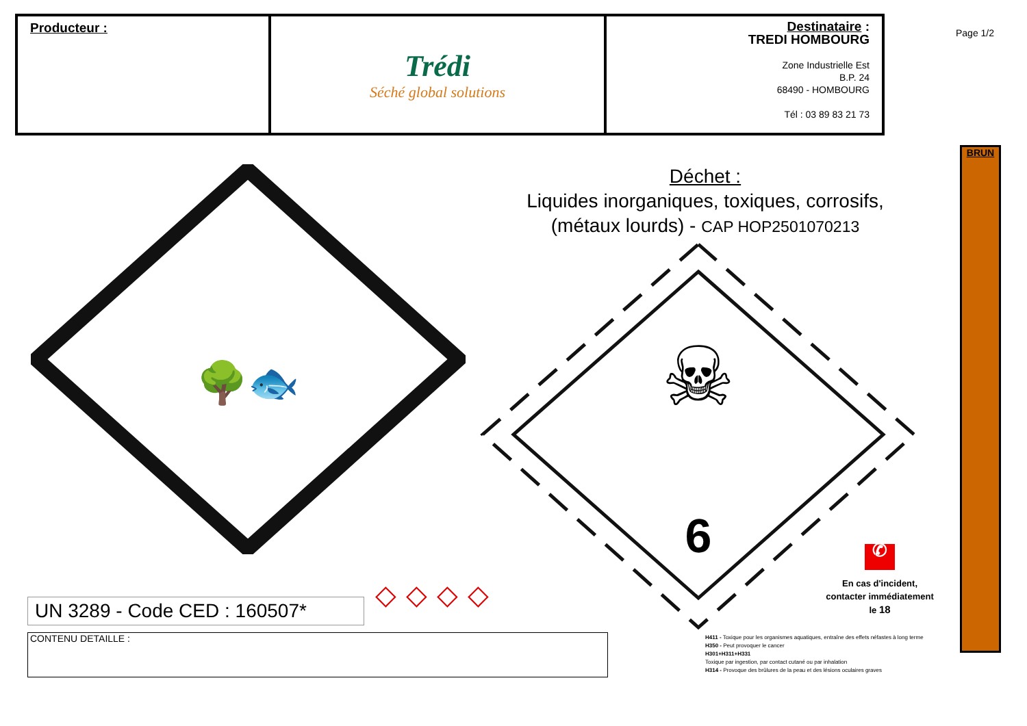| Producteur : | Trédi Séché global solutions | Destinataire : TREDI HOMBOURG Zone Industrielle Est B.P. 24 68490 - HOMBOURG Tél : 03 89 83 21 73 |
Page 1/2
BRUN
Déchet :
Liquides inorganiques, toxiques, corrosifs,
(métaux lourds) - CAP HOP2501070213
🌳🐟
☠
6
UN 3289 - Code CED : 160507*
◇◇◇◇
✆
En cas d'incident, contacter immédiatement le 18
CONTENU DETAILLE :
H411 - Toxique pour les organismes aquatiques, entraîne des effets néfastes à long terme
H350 - Peut provoquer le cancer
H301+H311+H331
Toxique par ingestion, par contact cutané ou par inhalation
H314 - Provoque des brûlures de la peau et des lésions oculaires graves